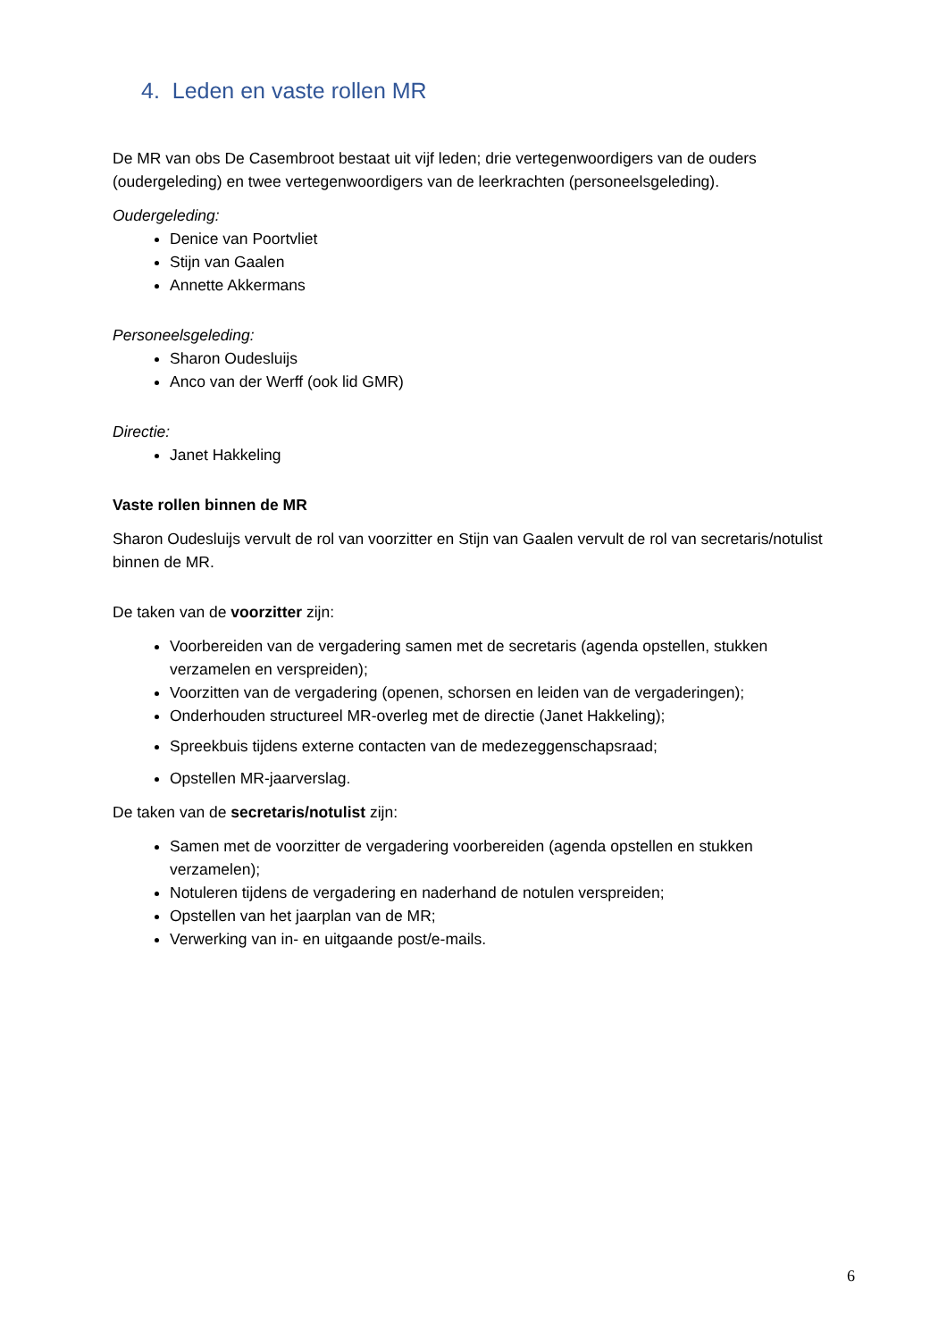4. Leden en vaste rollen MR
De MR van obs De Casembroot bestaat uit vijf leden; drie vertegenwoordigers van de ouders (oudergeleding) en twee vertegenwoordigers van de leerkrachten (personeelsgeleding).
Oudergeleding:
Denice van Poortvliet
Stijn van Gaalen
Annette Akkermans
Personeelsgeleding:
Sharon Oudesluijs
Anco van der Werff (ook lid GMR)
Directie:
Janet Hakkeling
Vaste rollen binnen de MR
Sharon Oudesluijs vervult de rol van voorzitter en Stijn van Gaalen vervult de rol van secretaris/notulist binnen de MR.
De taken van de voorzitter zijn:
Voorbereiden van de vergadering samen met de secretaris (agenda opstellen, stukken verzamelen en verspreiden);
Voorzitten van de vergadering (openen, schorsen en leiden van de vergaderingen);
Onderhouden structureel MR-overleg met de directie (Janet Hakkeling);
Spreekbuis tijdens externe contacten van de medezeggenschapsraad;
Opstellen MR-jaarverslag.
De taken van de secretaris/notulist zijn:
Samen met de voorzitter de vergadering voorbereiden (agenda opstellen en stukken verzamelen);
Notuleren tijdens de vergadering en naderhand de notulen verspreiden;
Opstellen van het jaarplan van de MR;
Verwerking van in- en uitgaande post/e-mails.
6